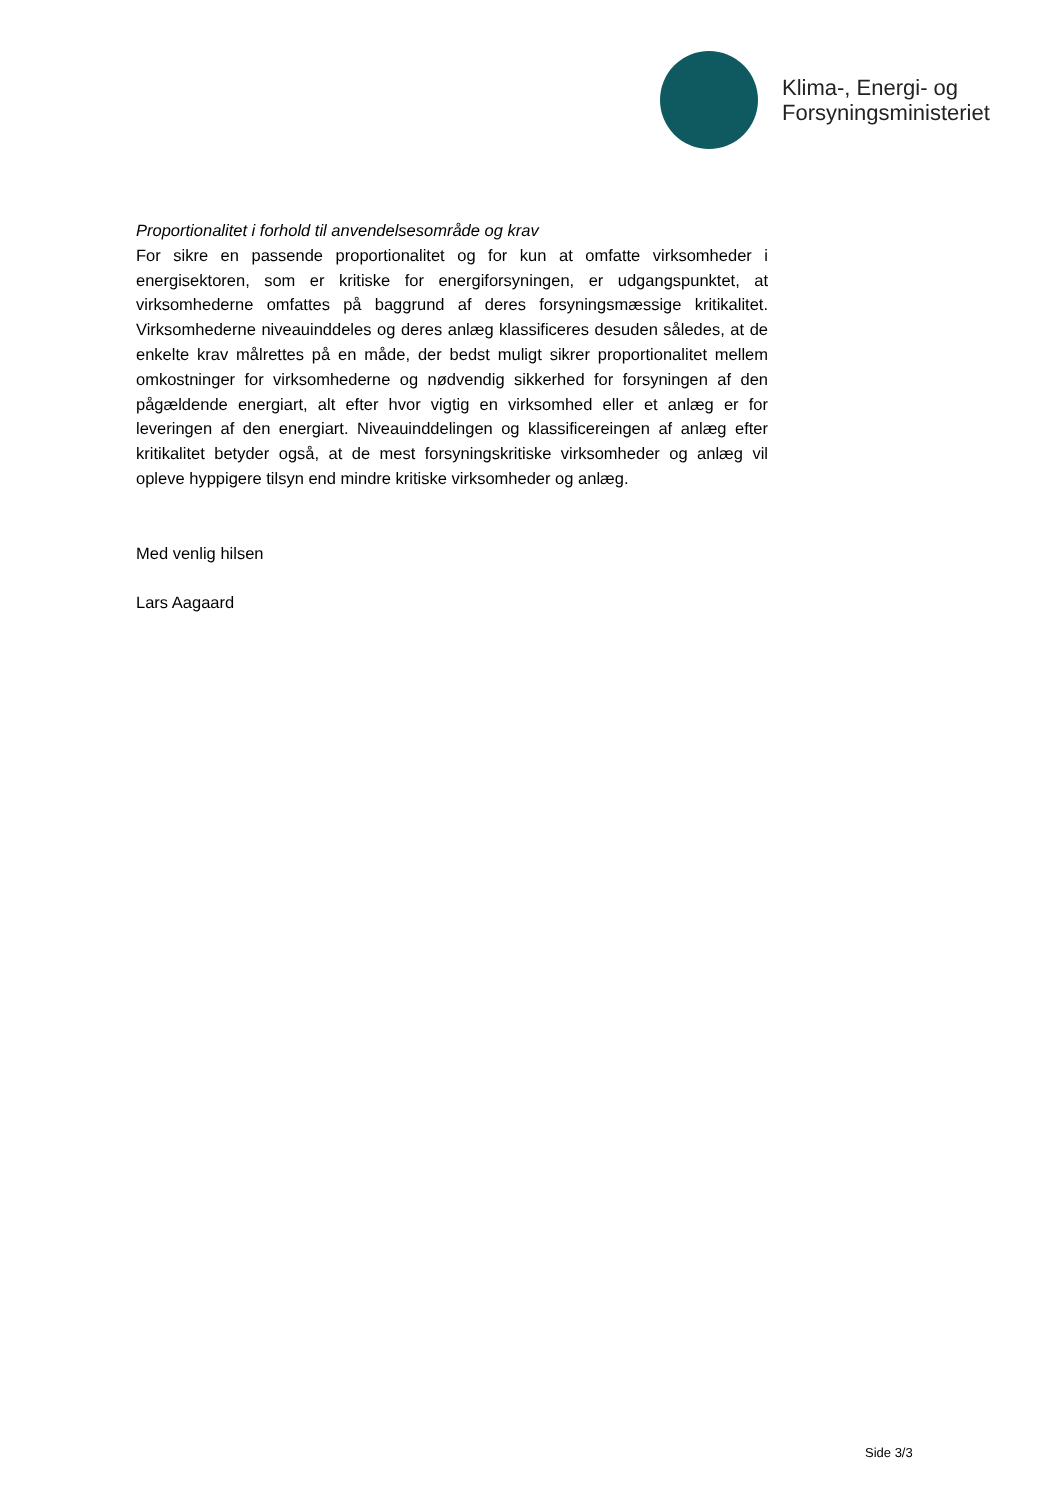Klima-, Energi- og
Forsyningsministeriet
Proportionalitet i forhold til anvendelsesområde og krav
For sikre en passende proportionalitet og for kun at omfatte virksomheder i energisektoren, som er kritiske for energiforsyningen, er udgangspunktet, at virksomhederne omfattes på baggrund af deres forsyningsmæssige kritikalitet. Virksomhederne niveauinddeles og deres anlæg klassificeres desuden således, at de enkelte krav målrettes på en måde, der bedst muligt sikrer proportionalitet mellem omkostninger for virksomhederne og nødvendig sikkerhed for forsyningen af den pågældende energiart, alt efter hvor vigtig en virksomhed eller et anlæg er for leveringen af den energiart. Niveauinddelingen og klassificereingen af anlæg efter kritikalitet betyder også, at de mest forsyningskritiske virksomheder og anlæg vil opleve hyppigere tilsyn end mindre kritiske virksomheder og anlæg.
Med venlig hilsen
Lars Aagaard
Side 3/3